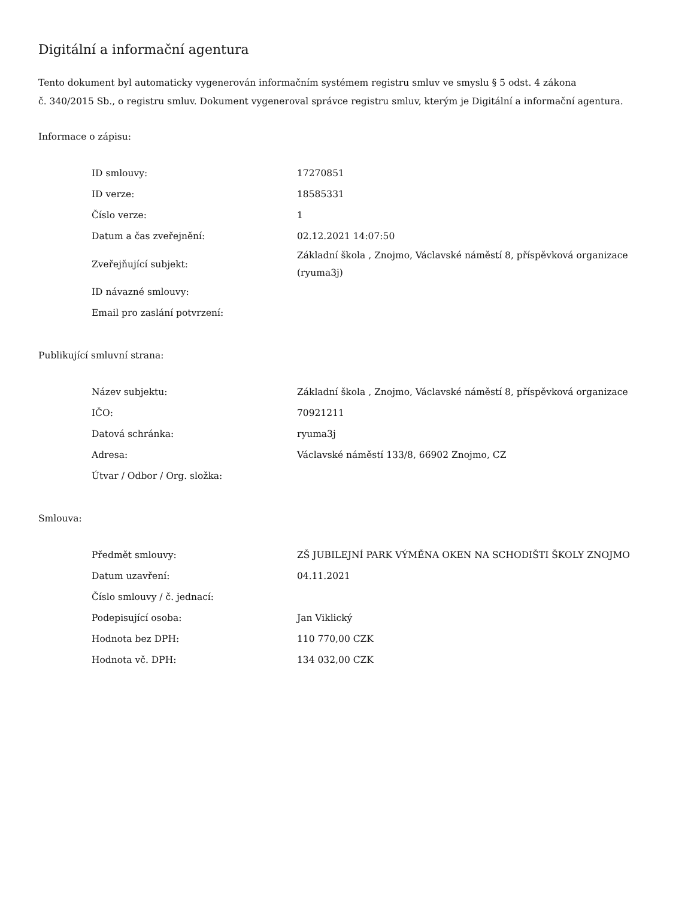Digitální a informační agentura
Tento dokument byl automaticky vygenerován informačním systémem registru smluv ve smyslu § 5 odst. 4 zákona
č. 340/2015 Sb., o registru smluv. Dokument vygeneroval správce registru smluv, kterým je Digitální a informační agentura.
Informace o zápisu:
| ID smlouvy: | 17270851 |
| ID verze: | 18585331 |
| Číslo verze: | 1 |
| Datum a čas zveřejnění: | 02.12.2021 14:07:50 |
| Zveřejňující subjekt: | Základní škola , Znojmo, Václavské náměstí 8, příspěvková organizace (ryuma3j) |
| ID návazné smlouvy: | |
| Email pro zaslání potvrzení: | |
Publikující smluvní strana:
| Název subjektu: | Základní škola , Znojmo, Václavské náměstí 8, příspěvková organizace |
| IČO: | 70921211 |
| Datová schránka: | ryuma3j |
| Adresa: | Václavské náměstí 133/8, 66902 Znojmo, CZ |
| Útvar / Odbor / Org. složka: | |
Smlouva:
| Předmět smlouvy: | ZŠ JUBILEJNÍ PARK VÝMĚNA OKEN NA SCHODIŠTI ŠKOLY ZNOJMO |
| Datum uzavření: | 04.11.2021 |
| Číslo smlouvy / č. jednací: | |
| Podepisující osoba: | Jan Viklický |
| Hodnota bez DPH: | 110 770,00 CZK |
| Hodnota vč. DPH: | 134 032,00 CZK |